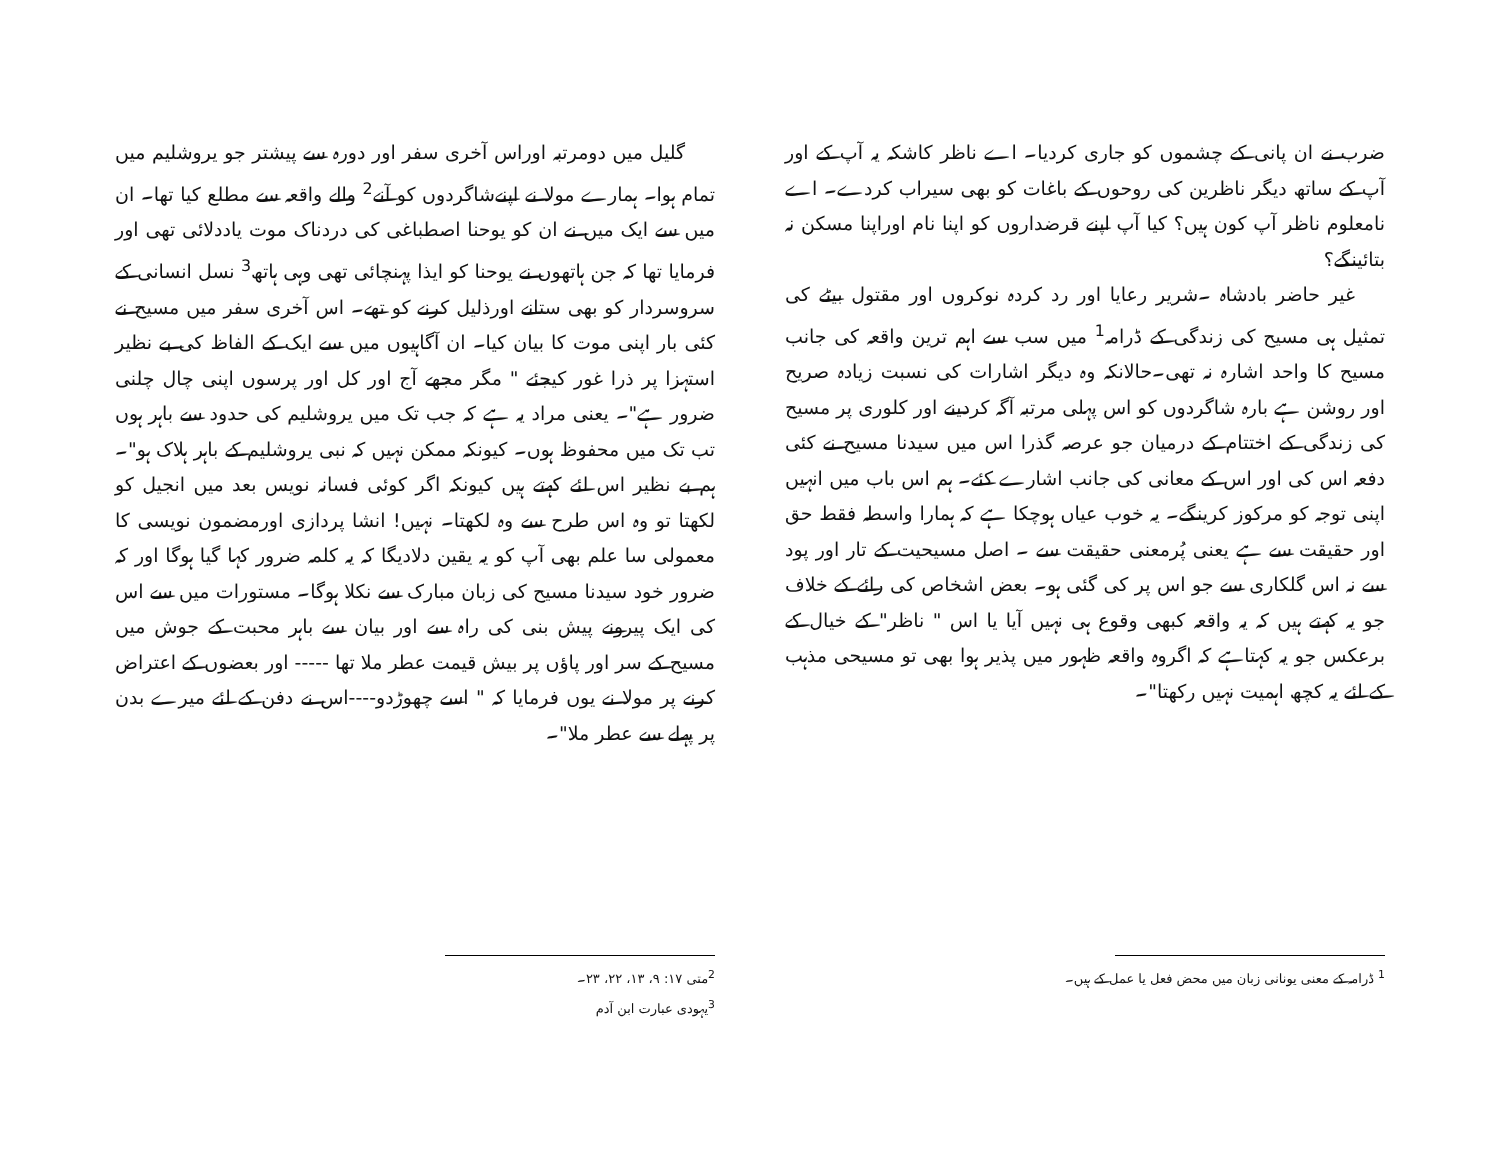ضرب نے ان پانی کے چشموں کو جاری کردیا۔ اے ناظر کاشکہ یہ آپ کے اور آپ کے ساتھ دیگر ناظرین کی روحوں کے باغات کو بھی سیراب کردے۔ اے نامعلوم ناظر آپ کون ہیں؟ کیا آپ اپنے قرضداروں کو اپنا نام اوراپنا مسکن نہ بتائینگے؟
غیر حاضر بادشاہ ۔شریر رعایا اور رد کردہ نوکروں اور مقتول بیٹے کی تمثیل ہی مسیح کی زندگی کے ڈرامہ<sup>1</sup> میں سب سے اہم ترین واقعہ کی جانب مسیح کا واحد اشارہ نہ تھی۔حالانکہ وہ دیگر اشارات کی نسبت زیادہ صریح اور روشن ہے بارہ شاگردوں کو اس پہلی مرتبہ آگہ کردینے اور کلوری پر مسیح کی زندگی کے اختتام کے درمیان جو عرصہ گذرا اس میں سیدنا مسیح نے کئی دفعہ اس کی اور اس کے معانی کی جانب اشارے کئے۔ ہم اس باب میں انہیں اپنی توجہ کو مرکوز کرینگے۔ یہ خوب عیاں ہوچکا ہے کہ ہمارا واسطہ فقط حق اور حقیقت سے ہے یعنی پُرمعنی حقیقت سے ۔ اصل مسیحیت کے تار اور پود سے نہ اس گلکاری سے جو اس پر کی گئی ہو۔ بعض اشخاص کی رائے کے خلاف جو یہ کہتے ہیں کہ یہ واقعہ کبھی وقوع ہی نہیں آیا یا اس " ناظر" کے خیال کے برعکس جو یہ کہتاہے کہ اگروہ واقعہ ظہور میں پذیر ہوا بھی تو مسیحی مذہب کے لئے یہ کچھ اہمیت نہیں رکھتا"۔
<sup>1</sup> ڈرامہ کے معنی یونانی زبان میں محض فعل یا عمل کے ہیں۔
گلیل میں دومرتبہ اوراس آخری سفر اور دورہ سے پیشتر جو یروشلیم میں تمام ہوا۔ ہمارے مولا نے اپنےشاگردوں کو آنے<sup>2</sup> والے واقعہ سے مطلع کیا تھا۔ ان میں سے ایک میں نے ان کو یوحنا اصطباغی کی دردناک موت یاددلائی تھی اور فرمایا تھا کہ جن ہاتھوں نے یوحنا کو ایذا پہنچائی تھی وہی ہاتھ<sup>3</sup> نسل انسانی کے سروسردار کو بھی ستانے اورذلیل کرنے کو تھے۔ اس آخری سفر میں مسیح نے کئی بار اپنی موت کا بیان کیا۔ ان آگاہیوں میں سے ایک کے الفاظ کی بے نظیر استہزا پر ذرا غور کیجئے " مگر مجھے آج اور کل اور پرسوں اپنی چال چلنی ضرور ہے"۔ یعنی مراد یہ ہے کہ جب تک میں یروشلیم کی حدود سے باہر ہوں تب تک میں محفوظ ہوں۔ کیونکہ ممکن نہیں کہ نبی یروشلیم کے باہر ہلاک ہو"۔ہم بے نظیر اس لئے کہتے ہیں کیونکہ اگر کوئی فسانہ نویس بعد میں انجیل کو لکھتا تو وہ اس طرح سے وہ لکھتا۔ نہیں! انشا پردازی اورمضمون نویسی کا معمولی سا علم بھی آپ کو یہ یقین دلادیگا کہ یہ کلمہ ضرور کہا گیا ہوگا اور کہ ضرور خود سیدنا مسیح کی زبان مبارک سے نکلا ہوگا۔ مستورات میں سے اس کی ایک پیرونے پیش بنی کی راہ سے اور بیان سے باہر محبت کے جوش میں مسیح کے سر اور پاؤں پر بیش قیمت عطر ملا تھا ----- اور بعضوں کے اعتراض کرنے پر مولا نے یوں فرمایا کہ " اسے چھوڑدو----اس نے دفن کے لئے میرے بدن پر پہلے سے عطر ملا"۔
<sup>2</sup> متی ۱۷: ۹، ۱۳، ۲۲، ۲۳۔
<sup>3</sup> یہودی عبارت ابن آدم